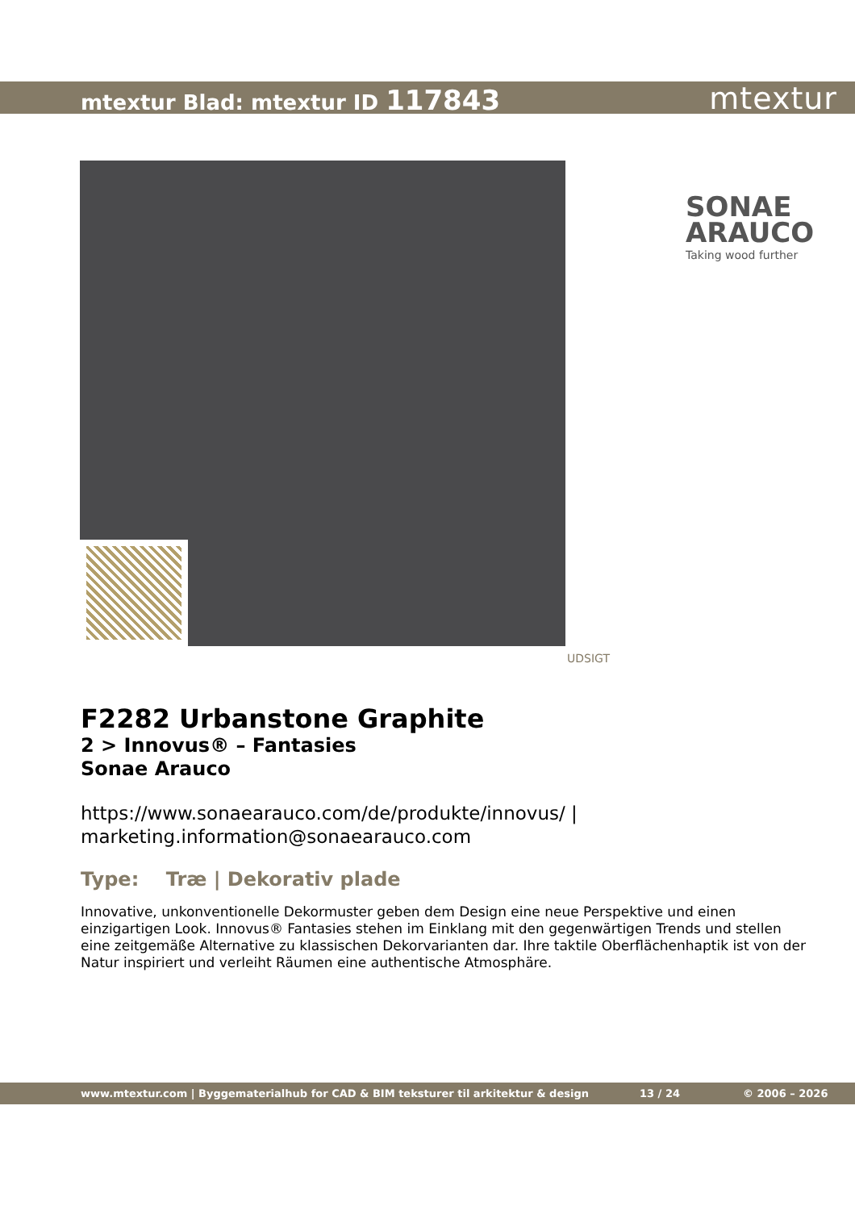mtextur Blad: mtextur ID 117843
mtextur
SONAE
ARAUCO
Taking wood further
UDSIGT
F2282 Urbanstone Graphite
2 > Innovus® – Fantasies
Sonae Arauco
https://www.sonaearauco.com/de/produkte/innovus/ |
marketing.information@sonaearauco.com
Type: Træ | Dekorativ plade
Innovative, unkonventionelle Dekormuster geben dem Design eine neue Perspektive und einen einzigartigen Look. Innovus® Fantasies stehen im Einklang mit den gegenwärtigen Trends und stellen eine zeitgemäße Alternative zu klassischen Dekorvarianten dar. Ihre taktile Oberflächenhaptik ist von der Natur inspiriert und verleiht Räumen eine authentische Atmosphäre.
www.mtextur.com | Byggematerialhub for CAD & BIM teksturer til arkitektur & design 13 / 24 © 2006 – 2026